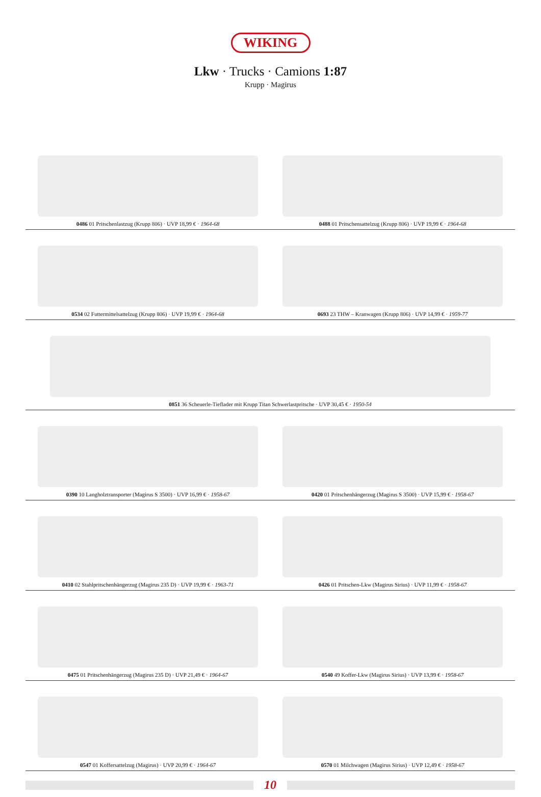WIKING
Lkw · Trucks · Camions 1:87
Krupp · Magirus
0486 01 Pritschenlastzug (Krupp 806) · UVP 18,99 € · 1964-68
0488 01 Pritschensattelzug (Krupp 806) · UVP 19,99 € · 1964-68
0534 02 Futtermittelsattelzug (Krupp 806) · UVP 19,99 € · 1964-68
0693 23 THW – Kranwagen (Krupp 806) · UVP 14,99 € · 1959-77
0851 36 Scheuerle-Tieflader mit Krupp Titan Schwerlastpritsche · UVP 30,45 € · 1950-54
0390 10 Langholztransporter (Magirus S 3500) · UVP 16,99 € · 1958-67
0420 01 Pritschenhängerzug (Magirus S 3500) · UVP 15,99 € · 1958-67
0410 02 Stahlpritschenhängerzug (Magirus 235 D) · UVP 19,99 € · 1963-71
0426 01 Pritschen-Lkw (Magirus Sirius) · UVP 11,99 € · 1958-67
0475 01 Pritschenhängerzug (Magirus 235 D) · UVP 21,49 € · 1964-67
0540 49 Koffer-Lkw (Magirus Sirius) · UVP 13,99 € · 1958-67
0547 01 Koffersattelzug (Magirus) · UVP 20,99 € · 1964-67
0570 01 Milchwagen (Magirus Sirius) · UVP 12,49 € · 1958-67
10